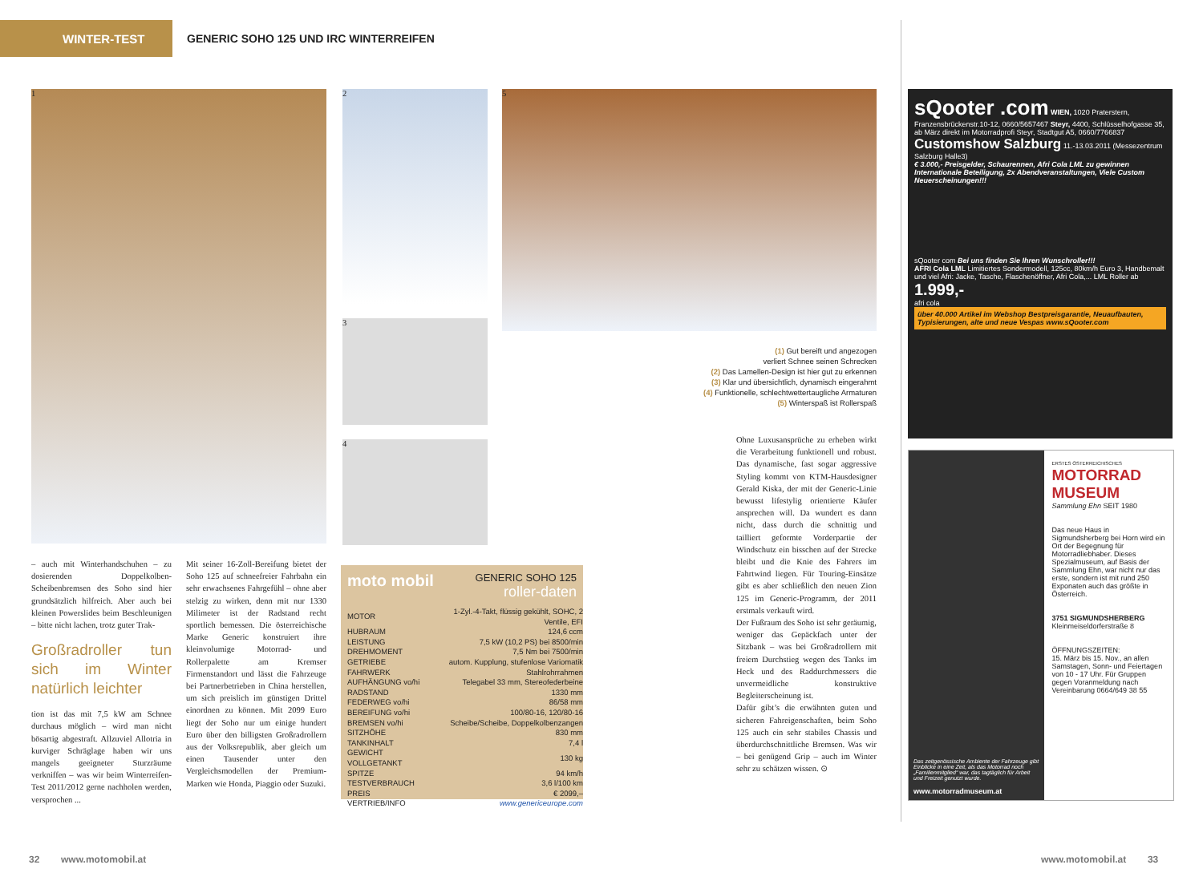WINTER-TEST
GENERIC SOHO 125 UND IRC WINTERREIFEN
1 2
3
4
5
(1) Gut bereift und angezogen
verliert Schnee seinen Schrecken
(2) Das Lamellen-Design ist hier gut zu erkennen
(3) Klar und übersichtlich, dynamisch eingerahmt
(4) Funktionelle, schlechtwettertaugliche Armaturen
(5) Winterspaß ist Rollerspaß
– auch mit Winterhandschuhen – zu dosierenden Doppelkolben-Scheibenbremsen des Soho sind hier grundsätzlich hilfreich. Aber auch bei kleinen Powerslides beim Beschleunigen – bitte nicht lachen, trotz guter Trak-
Großradroller tun sich im Winter natürlich leichter
tion ist das mit 7,5 kW am Schnee durchaus möglich – wird man nicht bösartig abgestraft. Allzuviel Allotria in kurviger Schräglage haben wir uns mangels geeigneter Sturzräume verkniffen – was wir beim Winterreifen-Test 2011/2012 gerne nachholen werden, versprochen ...
Mit seiner 16-Zoll-Bereifung bietet der Soho 125 auf schneefreier Fahrbahn ein sehr erwachsenes Fahrgefühl – ohne aber stelzig zu wirken, denn mit nur 1330 Milimeter ist der Radstand recht sportlich bemessen. Die österreichische Marke Generic konstruiert ihre kleinvolumige Motorrad- und Rollerpalette am Kremser Firmenstandort und lässt die Fahrzeuge bei Partnerbetrieben in China herstellen, um sich preislich im günstigen Drittel einordnen zu können. Mit 2099 Euro liegt der Soho nur um einige hundert Euro über den billigsten Großradrollern aus der Volksrepublik, aber gleich um einen Tausender unter den Vergleichsmodellen der Premium-Marken wie Honda, Piaggio oder Suzuki.
moto mobil GENERIC SOHO 125
roller-daten
| MOTOR | 1-Zyl.-4-Takt, flüssig gekühlt, SOHC, 2 Ventile, EFI |
| HUBRAUM | 124,6 ccm |
| LEISTUNG | 7,5 kW (10,2 PS) bei 8500/min |
| DREHMOMENT | 7,5 Nm bei 7500/min |
| GETRIEBE | autom. Kupplung, stufenlose Variomatik |
| FAHRWERK | Stahlrohrrahmen |
| AUFHÄNGUNG vo/hi | Telegabel 33 mm, Stereofederbeine |
| RADSTAND | 1330 mm |
| FEDERWEG vo/hi | 86/58 mm |
| BEREIFUNG vo/hi | 100/80-16, 120/80-16 |
| BREMSEN vo/hi | Scheibe/Scheibe, Doppelkolbenzangen |
| SITZHÖHE | 830 mm |
| TANKINHALT | 7,4 l |
| GEWICHT VOLLGETANKT | 130 kg |
| SPITZE | 94 km/h |
| TESTVERBRAUCH | 3,6 l/100 km |
| PREIS | € 2099,– |
| VERTRIEB/INFO | www.genericeurope.com |
Ohne Luxusansprüche zu erheben wirkt die Verarbeitung funktionell und robust. Das dynamische, fast sogar aggressive Styling kommt von KTM-Hausdesigner Gerald Kiska, der mit der Generic-Linie bewusst lifestylig orientierte Käufer ansprechen will. Da wundert es dann nicht, dass durch die schnittig und tailliert geformte Vorderpartie der Windschutz ein bisschen auf der Strecke bleibt und die Knie des Fahrers im Fahrtwind liegen. Für Touring-Einsätze gibt es aber schließlich den neuen Zion 125 im Generic-Programm, der 2011 erstmals verkauft wird.
Der Fußraum des Soho ist sehr geräumig, weniger das Gepäckfach unter der Sitzbank – was bei Großradrollern mit freiem Durchstieg wegen des Tanks im Heck und des Raddurchmessers die unvermeidliche konstruktive Begleiterscheinung ist.
Dafür gibt’s die erwähnten guten und sicheren Fahreigenschaften, beim Soho 125 auch ein sehr stabiles Chassis und überdurchschnittliche Bremsen. Was wir – bei genügend Grip – auch im Winter sehr zu schätzen wissen. ⊙
sQooter .com WIEN, 1020 Praterstern, Franzensbrückenstr.10-12, 0660/5657467 Steyr, 4400, Schlüsselhofgasse 35, ab März direkt im Motorradprofi Steyr, Stadtgut A5, 0660/7766837
Customshow Salzburg 11.-13.03.2011 (Messezentrum Salzburg Halle3)
€ 3.000,- Preisgelder, Schaurennen, Afri Cola LML zu gewinnen Internationale Beteiligung, 2x Abendveranstaltungen, Viele Custom Neuerscheinungen!!!
sQooter com Bei uns finden Sie Ihren Wunschroller!!!
AFRI Cola LML Limitiertes Sondermodell, 125cc, 80km/h Euro 3, Handbemalt und viel Afri: Jacke, Tasche, Flaschenöffner, Afri Cola,... LML Roller ab 1.999,-
afri cola
über 40.000 Artikel im Webshop Bestpreisgarantie, Neuaufbauten, Typisierungen, alte und neue Vespas www.sQooter.com
Das zeitgenössische Ambiente der Fahrzeuge gibt Einblicke in eine Zeit, als das Motorrad noch „Familienmitglied“ war, das tagtäglich für Arbeit und Freizeit genutzt wurde.
www.motorradmuseum.at
ERSTES ÖSTERREICHISCHES
MOTORRAD MUSEUM
Sammlung Ehn SEIT 1980
Das neue Haus in Sigmundsherberg bei Horn wird ein Ort der Begegnung für Motorradliebhaber. Dieses Spezialmuseum, auf Basis der Sammlung Ehn, war nicht nur das erste, sondern ist mit rund 250 Exponaten auch das größte in Österreich.
3751 SIGMUNDSHERBERG
Kleinmeiseldorferstraße 8
ÖFFNUNGSZEITEN:
15. März bis 15. Nov., an allen Samstagen, Sonn- und Feiertagen von 10 - 17 Uhr. Für Gruppen gegen Voranmeldung nach Vereinbarung 0664/649 38 55
32 www.motomobil.at www.motomobil.at 33